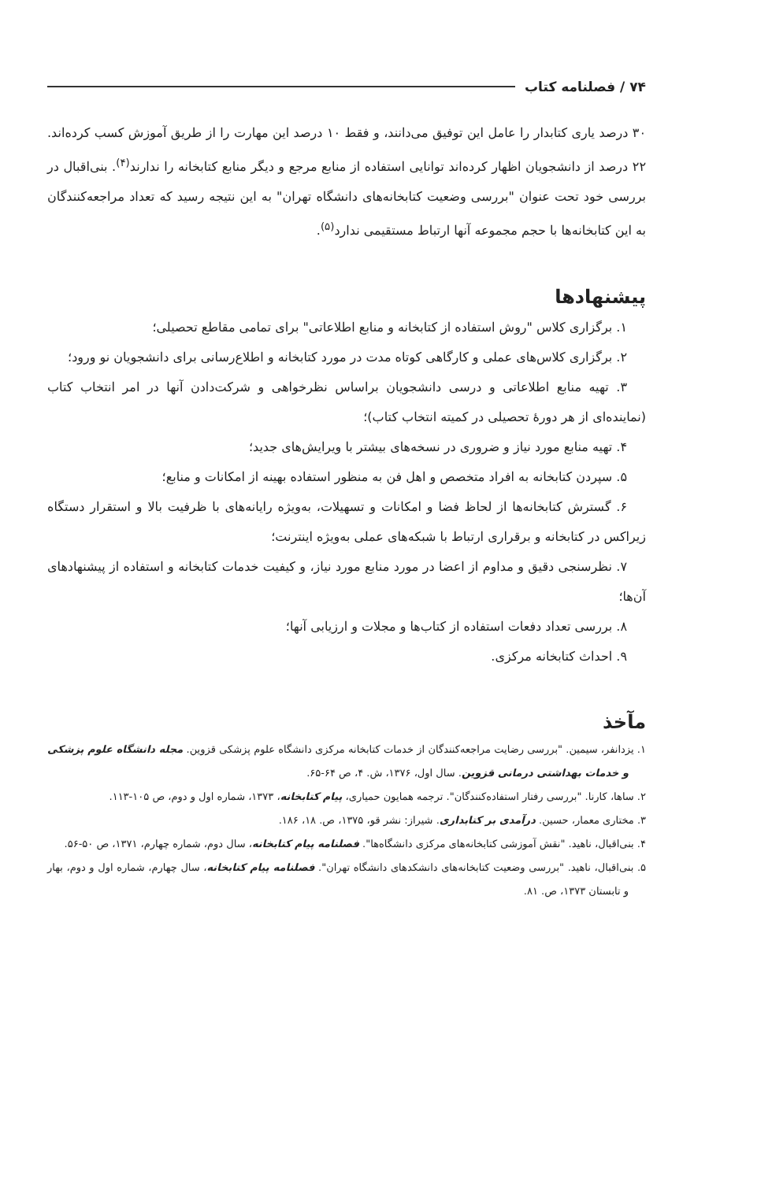۷۴ / فصلنامه کتاب
۳۰ درصد یاری کتابدار را عامل این توفیق می‌دانند، و فقط ۱۰ درصد این مهارت را از طریق آموزش کسب کرده‌اند. ۲۲ درصد از دانشجویان اظهار کرده‌اند توانایی استفاده از منابع مرجع و دیگر منابع کتابخانه را ندارند<sup>(۴)</sup>. بنی‌اقبال در بررسی خود تحت عنوان "بررسی وضعیت کتابخانه‌های دانشگاه تهران" به این نتیجه رسید که تعداد مراجعه‌کنندگان به این کتابخانه‌ها با حجم مجموعه آنها ارتباط مستقیمی ندارد<sup>(۵)</sup>.
پیشنهادها
۱. برگزاری کلاس "روش استفاده از کتابخانه و منابع اطلاعاتی" برای تمامی مقاطع تحصیلی؛
۲. برگزاری کلاس‌های عملی و کارگاهی کوتاه مدت در مورد کتابخانه و اطلاع‌رسانی برای دانشجویان نو ورود؛
۳. تهیه منابع اطلاعاتی و درسی دانشجویان براساس نظرخواهی و شرکت‌دادن آنها در امر انتخاب کتاب (نماینده‌ای از هر دورهٔ تحصیلی در کمیته انتخاب کتاب)؛
۴. تهیه منابع مورد نیاز و ضروری در نسخه‌های بیشتر با ویرایش‌های جدید؛
۵. سپردن کتابخانه به افراد متخصص و اهل فن به منظور استفاده بهینه از امکانات و منابع؛
۶. گسترش کتابخانه‌ها از لحاظ فضا و امکانات و تسهیلات، به‌ویژه رایانه‌های با ظرفیت بالا و استقرار دستگاه زیراکس در کتابخانه و برقراری ارتباط با شبکه‌های عملی به‌ویژه اینترنت؛
۷. نظرسنجی دقیق و مداوم از اعضا در مورد منابع مورد نیاز، و کیفیت خدمات کتابخانه و استفاده از پیشنهادهای آن‌ها؛
۸. بررسی تعداد دفعات استفاده از کتاب‌ها و مجلات و ارزیابی آنها؛
۹. احداث کتابخانه مرکزی.
مآخذ
۱. یزدانفر، سیمین. "بررسی رضایت مراجعه‌کنندگان از خدمات کتابخانه مرکزی دانشگاه علوم پزشکی قزوین. مجله دانشگاه علوم پزشکی و خدمات بهداشتی درمانی قزوین. سال اول، ۱۳۷۶، ش. ۴، ص ۶۴-۶۵.
۲. ساها، کارنا. "بررسی رفتار استفاده‌کنندگان". ترجمه همایون حمیاری، پیام کتابخانه، ۱۳۷۳، شماره اول و دوم، ص ۱۰۵-۱۱۳.
۳. مختاری معمار، حسین. درآمدی بر کتابداری. شیراز: نشر قو، ۱۳۷۵، ص. ۱۸، ۱۸۶.
۴. بنی‌اقبال، ناهید. "نقش آموزشی کتابخانه‌های مرکزی دانشگاه‌ها". فصلنامه پیام کتابخانه، سال دوم، شماره چهارم، ۱۳۷۱، ص ۵۰-۵۶.
۵. بنی‌اقبال، ناهید. "بررسی وضعیت کتابخانه‌های دانشکدهای دانشگاه تهران". فصلنامه پیام کتابخانه، سال چهارم، شماره اول و دوم، بهار و تابستان ۱۳۷۳، ص. ۸۱.